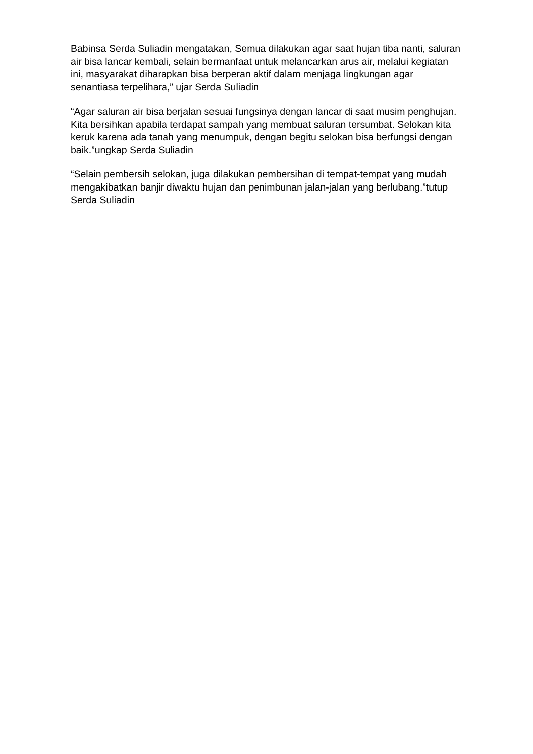Babinsa Serda Suliadin mengatakan, Semua dilakukan agar saat hujan tiba nanti, saluran air bisa lancar kembali, selain bermanfaat untuk melancarkan arus air, melalui kegiatan ini, masyarakat diharapkan bisa berperan aktif dalam menjaga lingkungan agar senantiasa terpelihara,” ujar Serda Suliadin
“Agar saluran air bisa berjalan sesuai fungsinya dengan lancar di saat musim penghujan. Kita bersihkan apabila terdapat sampah yang membuat saluran tersumbat. Selokan kita keruk karena ada tanah yang menumpuk, dengan begitu selokan bisa berfungsi dengan baik.”ungkap Serda Suliadin
“Selain pembersih selokan, juga dilakukan pembersihan di tempat-tempat yang mudah mengakibatkan banjir diwaktu hujan dan penimbunan jalan-jalan yang berlubang.”tutup Serda Suliadin